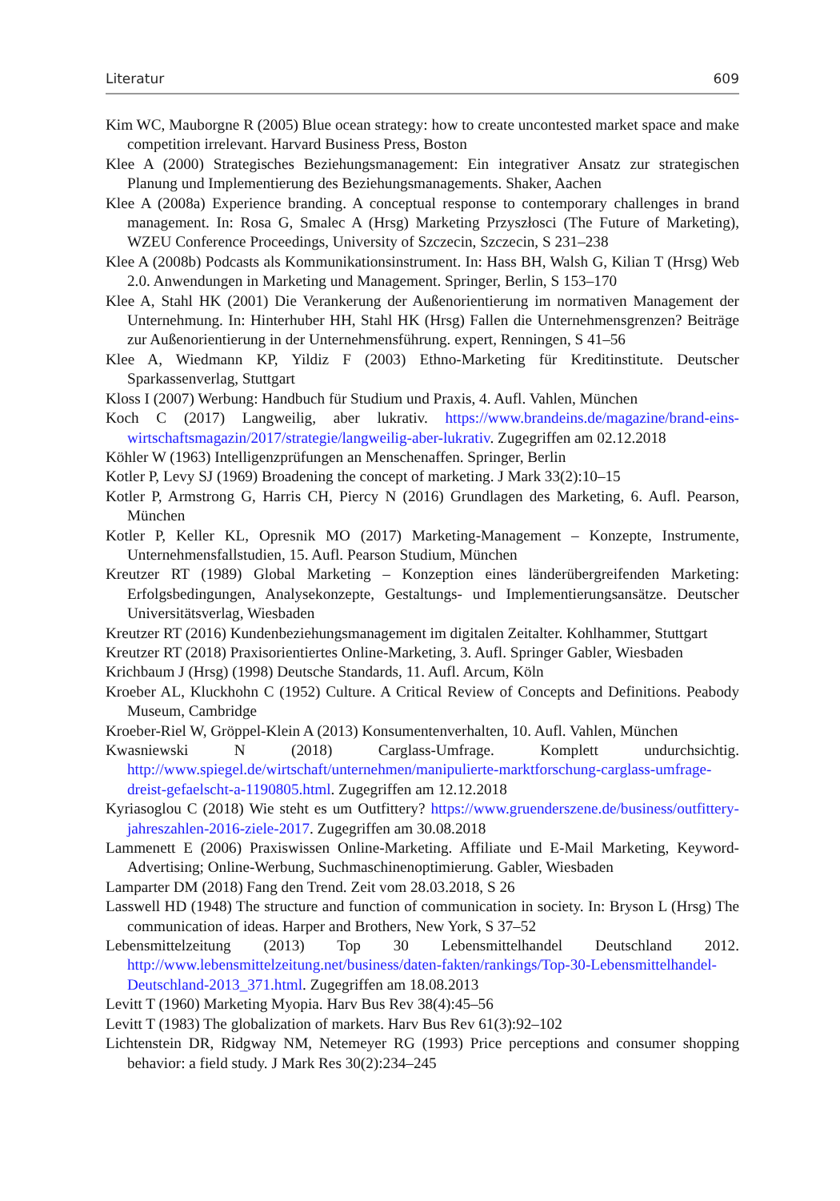Literatur 609
Kim WC, Mauborgne R (2005) Blue ocean strategy: how to create uncontested market space and make competition irrelevant. Harvard Business Press, Boston
Klee A (2000) Strategisches Beziehungsmanagement: Ein integrativer Ansatz zur strategischen Planung und Implementierung des Beziehungsmanagements. Shaker, Aachen
Klee A (2008a) Experience branding. A conceptual response to contemporary challenges in brand management. In: Rosa G, Smalec A (Hrsg) Marketing Przyszłosci (The Future of Marketing), WZEU Conference Proceedings, University of Szczecin, Szczecin, S 231–238
Klee A (2008b) Podcasts als Kommunikationsinstrument. In: Hass BH, Walsh G, Kilian T (Hrsg) Web 2.0. Anwendungen in Marketing und Management. Springer, Berlin, S 153–170
Klee A, Stahl HK (2001) Die Verankerung der Außenorientierung im normativen Management der Unternehmung. In: Hinterhuber HH, Stahl HK (Hrsg) Fallen die Unternehmensgrenzen? Beiträge zur Außenorientierung in der Unternehmensführung. expert, Renningen, S 41–56
Klee A, Wiedmann KP, Yildiz F (2003) Ethno-Marketing für Kreditinstitute. Deutscher Sparkassenverlag, Stuttgart
Kloss I (2007) Werbung: Handbuch für Studium und Praxis, 4. Aufl. Vahlen, München
Koch C (2017) Langweilig, aber lukrativ. https://www.brandeins.de/magazine/brand-eins-wirtschaftsmagazin/2017/strategie/langweilig-aber-lukrativ. Zugegriffen am 02.12.2018
Köhler W (1963) Intelligenzprüfungen an Menschenaffen. Springer, Berlin
Kotler P, Levy SJ (1969) Broadening the concept of marketing. J Mark 33(2):10–15
Kotler P, Armstrong G, Harris CH, Piercy N (2016) Grundlagen des Marketing, 6. Aufl. Pearson, München
Kotler P, Keller KL, Opresnik MO (2017) Marketing-Management – Konzepte, Instrumente, Unternehmensfallstudien, 15. Aufl. Pearson Studium, München
Kreutzer RT (1989) Global Marketing – Konzeption eines länderübergreifenden Marketing: Erfolgsbedingungen, Analysekonzepte, Gestaltungs- und Implementierungsansätze. Deutscher Universitätsverlag, Wiesbaden
Kreutzer RT (2016) Kundenbeziehungsmanagement im digitalen Zeitalter. Kohlhammer, Stuttgart
Kreutzer RT (2018) Praxisorientiertes Online-Marketing, 3. Aufl. Springer Gabler, Wiesbaden
Krichbaum J (Hrsg) (1998) Deutsche Standards, 11. Aufl. Arcum, Köln
Kroeber AL, Kluckhohn C (1952) Culture. A Critical Review of Concepts and Definitions. Peabody Museum, Cambridge
Kroeber-Riel W, Gröppel-Klein A (2013) Konsumentenverhalten, 10. Aufl. Vahlen, München
Kwasniewski N (2018) Carglass-Umfrage. Komplett undurchsichtig. http://www.spiegel.de/wirtschaft/unternehmen/manipulierte-marktforschung-carglass-umfrage-dreist-gefaelscht-a-1190805.html. Zugegriffen am 12.12.2018
Kyriasoglou C (2018) Wie steht es um Outfittery? https://www.gruenderszene.de/business/outfittery-jahreszahlen-2016-ziele-2017. Zugegriffen am 30.08.2018
Lammenett E (2006) Praxiswissen Online-Marketing. Affiliate und E-Mail Marketing, Keyword-Advertising; Online-Werbung, Suchmaschinenoptimierung. Gabler, Wiesbaden
Lamparter DM (2018) Fang den Trend. Zeit vom 28.03.2018, S 26
Lasswell HD (1948) The structure and function of communication in society. In: Bryson L (Hrsg) The communication of ideas. Harper and Brothers, New York, S 37–52
Lebensmittelzeitung (2013) Top 30 Lebensmittelhandel Deutschland 2012. http://www.lebensmittelzeitung.net/business/daten-fakten/rankings/Top-30-Lebensmittelhandel-Deutschland-2013_371.html. Zugegriffen am 18.08.2013
Levitt T (1960) Marketing Myopia. Harv Bus Rev 38(4):45–56
Levitt T (1983) The globalization of markets. Harv Bus Rev 61(3):92–102
Lichtenstein DR, Ridgway NM, Netemeyer RG (1993) Price perceptions and consumer shopping behavior: a field study. J Mark Res 30(2):234–245